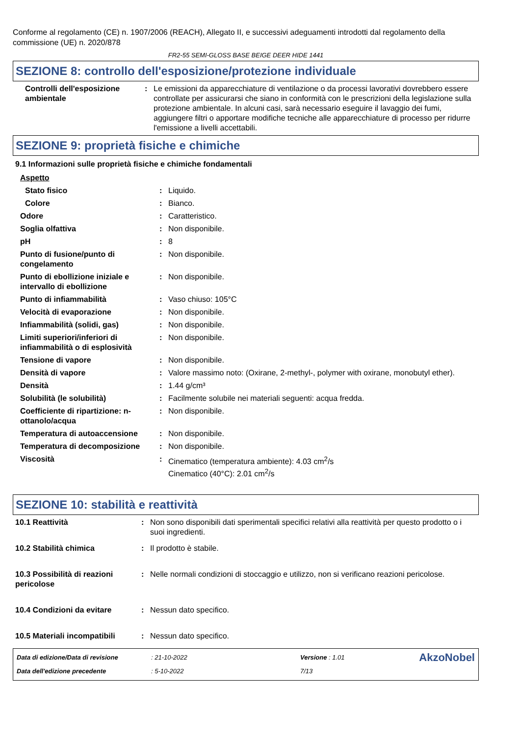Conforme al regolamento (CE) n. 1907/2006 (REACH), Allegato II, e successivi adeguamenti introdotti dal regolamento della commissione (UE) n. 2020/878
FR2-55 SEMI-GLOSS BASE BEIGE DEER HIDE 1441
SEZIONE 8: controllo dell'esposizione/protezione individuale
| Controlli dell'esposizione ambientale | : | Le emissioni da apparecchiature di ventilazione o da processi lavorativi dovrebbero essere controllate per assicurarsi che siano in conformità con le prescrizioni della legislazione sulla protezione ambientale. In alcuni casi, sarà necessario eseguire il lavaggio dei fumi, aggiungere filtri o apportare modifiche tecniche alle apparecchiature di processo per ridurre l'emissione a livelli accettabili. |
SEZIONE 9: proprietà fisiche e chimiche
9.1 Informazioni sulle proprietà fisiche e chimiche fondamentali
| Aspetto | | |
| Stato fisico | : | Liquido. |
| Colore | : | Bianco. |
| Odore | : | Caratteristico. |
| Soglia olfattiva | : | Non disponibile. |
| pH | : | 8 |
| Punto di fusione/punto di congelamento | : | Non disponibile. |
| Punto di ebollizione iniziale e intervallo di ebollizione | : | Non disponibile. |
| Punto di infiammabilità | : | Vaso chiuso: 105°C |
| Velocità di evaporazione | : | Non disponibile. |
| Infiammabilità (solidi, gas) | : | Non disponibile. |
| Limiti superiori/inferiori di infiammabilità o di esplosività | : | Non disponibile. |
| Tensione di vapore | : | Non disponibile. |
| Densità di vapore | : | Valore massimo noto: (Oxirane, 2-methyl-, polymer with oxirane, monobutyl ether). |
| Densità | : | 1.44 g/cm³ |
| Solubilità (le solubilità) | : | Facilmente solubile nei materiali seguenti: acqua fredda. |
| Coefficiente di ripartizione: n-ottanolo/acqua | : | Non disponibile. |
| Temperatura di autoaccensione | : | Non disponibile. |
| Temperatura di decomposizione | : | Non disponibile. |
| Viscosità | : | Cinematico (temperatura ambiente): 4.03 cm<sup>2</sup>/s Cinematico (40°C): 2.01 cm<sup>2</sup>/s |
SEZIONE 10: stabilità e reattività
| 10.1 Reattività | : | Non sono disponibili dati sperimentali specifici relativi alla reattività per questo prodotto o i suoi ingredienti. |
| 10.2 Stabilità chimica | : | Il prodotto è stabile. |
| 10.3 Possibilità di reazioni pericolose | : | Nelle normali condizioni di stoccaggio e utilizzo, non si verificano reazioni pericolose. |
| 10.4 Condizioni da evitare | : | Nessun dato specifico. |
| 10.5 Materiali incompatibili | : | Nessun dato specifico. |
| Data di edizione/Data di revisione | : 21-10-2022 | Versione : 1.01 | AkzoNobel |
| Data dell'edizione precedente | : 5-10-2022 | 7/13 | |